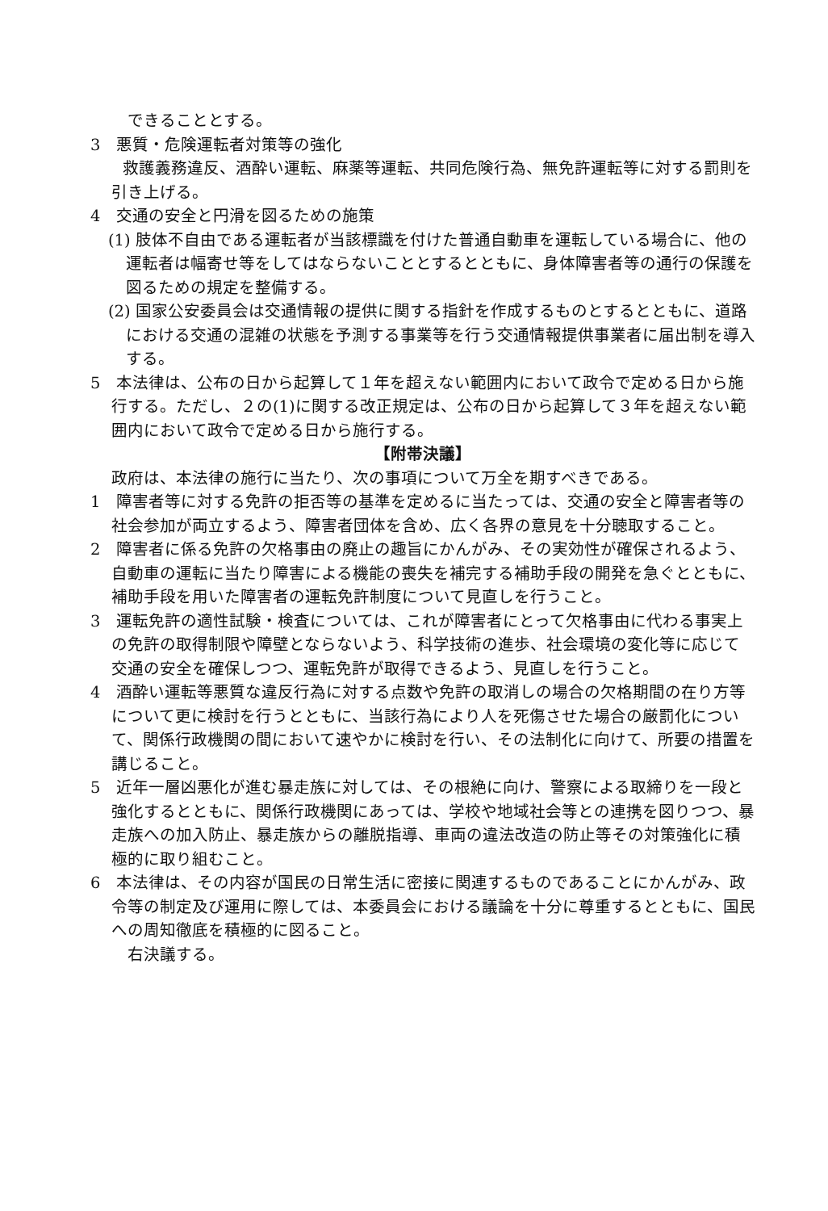できることとする。
3　悪質・危険運転者対策等の強化
　　救護義務違反、酒酔い運転、麻薬等運転、共同危険行為、無免許運転等に対する罰則を引き上げる。
4　交通の安全と円滑を図るための施策
(1) 肢体不自由である運転者が当該標識を付けた普通自動車を運転している場合に、他の運転者は幅寄せ等をしてはならないこととするとともに、身体障害者等の通行の保護を図るための規定を整備する。
(2) 国家公安委員会は交通情報の提供に関する指針を作成するものとするとともに、道路における交通の混雑の状態を予測する事業等を行う交通情報提供事業者に届出制を導入する。
5　本法律は、公布の日から起算して１年を超えない範囲内において政令で定める日から施行する。ただし、２の(1)に関する改正規定は、公布の日から起算して３年を超えない範囲内において政令で定める日から施行する。
【附帯決議】
政府は、本法律の施行に当たり、次の事項について万全を期すべきである。
1　障害者等に対する免許の拒否等の基準を定めるに当たっては、交通の安全と障害者等の社会参加が両立するよう、障害者団体を含め、広く各界の意見を十分聴取すること。
2　障害者に係る免許の欠格事由の廃止の趣旨にかんがみ、その実効性が確保されるよう、自動車の運転に当たり障害による機能の喪失を補完する補助手段の開発を急ぐとともに、補助手段を用いた障害者の運転免許制度について見直しを行うこと。
3　運転免許の適性試験・検査については、これが障害者にとって欠格事由に代わる事実上の免許の取得制限や障壁とならないよう、科学技術の進歩、社会環境の変化等に応じて交通の安全を確保しつつ、運転免許が取得できるよう、見直しを行うこと。
4　酒酔い運転等悪質な違反行為に対する点数や免許の取消しの場合の欠格期間の在り方等について更に検討を行うとともに、当該行為により人を死傷させた場合の厳罰化について、関係行政機関の間において速やかに検討を行い、その法制化に向けて、所要の措置を講じること。
5　近年一層凶悪化が進む暴走族に対しては、その根絶に向け、警察による取締りを一段と強化するとともに、関係行政機関にあっては、学校や地域社会等との連携を図りつつ、暴走族への加入防止、暴走族からの離脱指導、車両の違法改造の防止等その対策強化に積極的に取り組むこと。
6　本法律は、その内容が国民の日常生活に密接に関連するものであることにかんがみ、政令等の制定及び運用に際しては、本委員会における議論を十分に尊重するとともに、国民への周知徹底を積極的に図ること。
　右決議する。